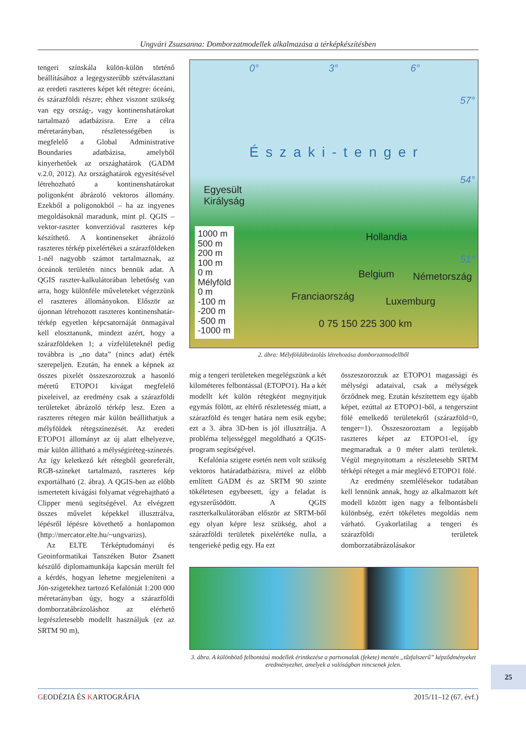Ungvári Zsuzsanna: Domborzatmodellek alkalmazása a térképkészítésben
tengeri színskála külön-külön történő beállításához a legegyszerűbb szétválasztani az eredeti raszteres képet két rétegre: óceáni, és szárazföldi részre; ehhez viszont szükség van egy ország-, vagy kontinenshatárokat tartalmazó adatbázisra. Erre a célra méretarányban, részletességében is megfelelő a Global Administrative Boundaries adatbázisa, amelyből kinyerhetőek az országhatárok (GADM v.2.0, 2012). Az országhatárok egyesítésével létrehozható a kontinenshatárokat poligonként ábrázoló vektoros állomány. Ezekből a poligonokból – ha az ingyenes megoldásoknál maradunk, mint pl. QGIS – vektor-raszter konverzióval raszteres kép készíthető. A kontinenseket ábrázoló raszteres térkép pixelértékei a szárazföldeken 1-nél nagyobb számot tartalmaznak, az óceánok területén nincs bennük adat. A QGIS raszter-kalkulátorában lehetőség van arra, hogy különféle műveleteket végezzünk el raszteres állományokon. Először az újonnan létrehozott raszteres kontinenshatár-térkép egyetlen képcsatornáját önmagával kell elosztanunk, mindezt azért, hogy a szárazföldeken 1; a vízfelületeknél pedig továbbra is „no data” (nincs adat) érték szerepeljen. Ezután, ha ennek a képnek az összes pixelét összeszorozzuk a hasonló méretű ETOPO1 kivágat megfelelő pixeleivel, az eredmény csak a szárazföldi területeket ábrázoló térkép lesz. Ezen a raszteres rétegen már külön beállíthatjuk a mélyföldek rétegszínezését. Az eredeti ETOPO1 állományt az új alatt elhelyezve, már külön állítható a mélységiréteg-színezés. Az így keletkező két rétegből georeferált, RGB-színeket tartalmazó, raszteres kép exportálható (2. ábra). A QGIS-ben az előbb ismertetett kivágási folyamat végrehajtható a Clipper menü segítségével. Az elvégzett összes művelet képekkel illusztrálva, lépésről lépésre követhető a honlapomon (http://mercator.elte.hu/~ungvarizs).
Az ELTE Térképtudományi és Geoinformatikai Tanszéken Butor Zsanett készülő diplomamunkája kapcsán merült fel a kérdés, hogyan lehetne megjeleníteni a Jón-szigetekhez tartozó Kefalóniát 1:200 000 méretarányban úgy, hogy a szárazföldi domborzatábrázoláshoz az elérhető legrészletesebb modellt használjuk (ez az SRTM 90 m),
0° 3° 6°
57°
Északi-tenger
54°
Egyesült
Királyság
Hollandia
51°
Belgium Németország
Franciaország Luxemburg
0 75 150 225 300 km
1000 m
500 m
200 m
100 m
0 m
Mélyföld
0 m
-100 m
-200 m
-500 m
-1000 m
2. ábra: Mélyföldábrázolás létrehozása domborzatmodellből
míg a tengeri területeken megelégszünk a két kilométeres felbontással (ETOPO1). Ha a két modellt két külön rétegként megnyitjuk egymás fölött, az eltérő részletesség miatt, a szárazföld és tenger határa nem esik egybe; ezt a 3. ábra 3D-ben is jól illusztrálja. A probléma teljességgel megoldható a QGIS-program segítségével.
Kefalónia szigete esetén nem volt szükség vektoros határadatbázisra, mivel az előbb említett GADM és az SRTM 90 szinte tökéletesen egybeesett, így a feladat is egyszerűsödött. A QGIS raszterkalkulátorában először az SRTM-ből egy olyan képre lesz szükség, ahol a szárazföldi területek pixelértéke nulla, a tengerieké pedig egy. Ha ezt
összeszorozzuk az ETOPO1 magassági és mélységi adataival, csak a mélységek őrződnek meg. Ezután készítettem egy újabb képet, ezúttal az ETOPO1-ből, a tengerszint fölé emelkedő területekről (szárazföld=0, tenger=1). Összeszoroztam a legújabb raszteres képet az ETOPO1-el, így megmaradtak a 0 méter alatti területek. Végül megnyitottam a részletesebb SRTM térképi réteget a már meglévő ETOPO1 fölé.
Az eredmény szemlélésekor tudatában kell lennünk annak, hogy az alkalmazott két modell között igen nagy a felbontásbeli különbség, ezért tökéletes megoldás nem várható. Gyakorlatilag a tengeri és szárazföldi területek domborzatábrázolásakor
3. ábra. A különböző felbontású modellek érintkezése a partvonalak (fekete) mentén „tűzfalszerű” képződményeket eredményezhet, amelyek a valóságban nincsenek jelen.
25
GEODÉZIA ÉS KARTOGRÁFIA 2015/11–12 (67. évf.)